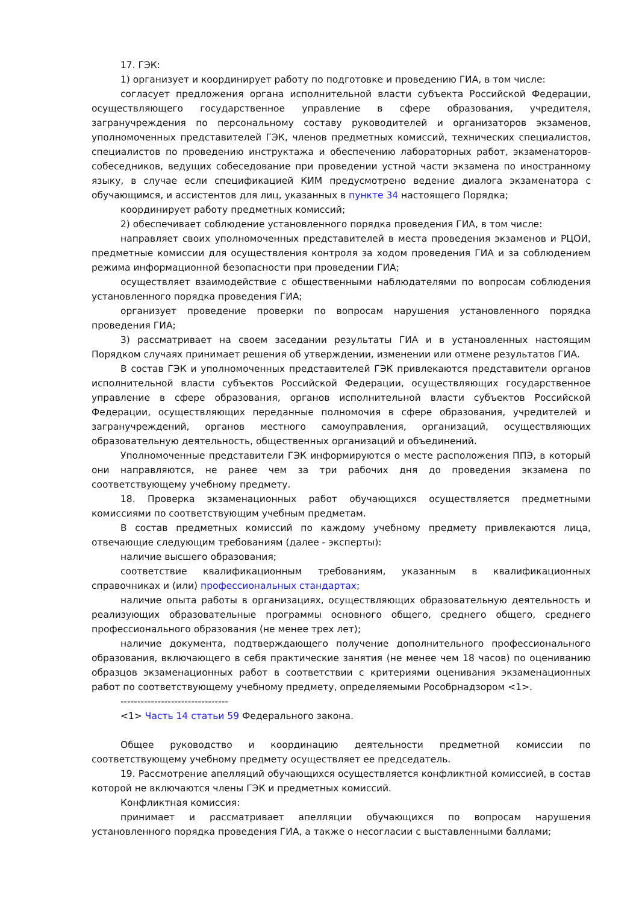17. ГЭК:
1) организует и координирует работу по подготовке и проведению ГИА, в том числе:
согласует предложения органа исполнительной власти субъекта Российской Федерации, осуществляющего государственное управление в сфере образования, учредителя, загранучреждения по персональному составу руководителей и организаторов экзаменов, уполномоченных представителей ГЭК, членов предметных комиссий, технических специалистов, специалистов по проведению инструктажа и обеспечению лабораторных работ, экзаменаторов-собеседников, ведущих собеседование при проведении устной части экзамена по иностранному языку, в случае если спецификацией КИМ предусмотрено ведение диалога экзаменатора с обучающимся, и ассистентов для лиц, указанных в пункте 34 настоящего Порядка;
координирует работу предметных комиссий;
2) обеспечивает соблюдение установленного порядка проведения ГИА, в том числе:
направляет своих уполномоченных представителей в места проведения экзаменов и РЦОИ, предметные комиссии для осуществления контроля за ходом проведения ГИА и за соблюдением режима информационной безопасности при проведении ГИА;
осуществляет взаимодействие с общественными наблюдателями по вопросам соблюдения установленного порядка проведения ГИА;
организует проведение проверки по вопросам нарушения установленного порядка проведения ГИА;
3) рассматривает на своем заседании результаты ГИА и в установленных настоящим Порядком случаях принимает решения об утверждении, изменении или отмене результатов ГИА.
В состав ГЭК и уполномоченных представителей ГЭК привлекаются представители органов исполнительной власти субъектов Российской Федерации, осуществляющих государственное управление в сфере образования, органов исполнительной власти субъектов Российской Федерации, осуществляющих переданные полномочия в сфере образования, учредителей и загранучреждений, органов местного самоуправления, организаций, осуществляющих образовательную деятельность, общественных организаций и объединений.
Уполномоченные представители ГЭК информируются о месте расположения ППЭ, в который они направляются, не ранее чем за три рабочих дня до проведения экзамена по соответствующему учебному предмету.
18. Проверка экзаменационных работ обучающихся осуществляется предметными комиссиями по соответствующим учебным предметам.
В состав предметных комиссий по каждому учебному предмету привлекаются лица, отвечающие следующим требованиям (далее - эксперты):
наличие высшего образования;
соответствие квалификационным требованиям, указанным в квалификационных справочниках и (или) профессиональных стандартах;
наличие опыта работы в организациях, осуществляющих образовательную деятельность и реализующих образовательные программы основного общего, среднего общего, среднего профессионального образования (не менее трех лет);
наличие документа, подтверждающего получение дополнительного профессионального образования, включающего в себя практические занятия (не менее чем 18 часов) по оцениванию образцов экзаменационных работ в соответствии с критериями оценивания экзаменационных работ по соответствующему учебному предмету, определяемыми Рособрнадзором <1>.
--------------------------------
<1> Часть 14 статьи 59 Федерального закона.
Общее руководство и координацию деятельности предметной комиссии по соответствующему учебному предмету осуществляет ее председатель.
19. Рассмотрение апелляций обучающихся осуществляется конфликтной комиссией, в состав которой не включаются члены ГЭК и предметных комиссий.
Конфликтная комиссия:
принимает и рассматривает апелляции обучающихся по вопросам нарушения установленного порядка проведения ГИА, а также о несогласии с выставленными баллами;